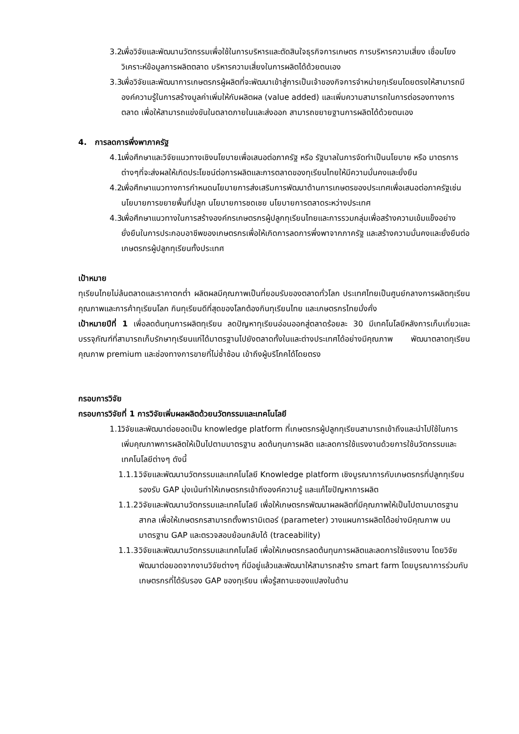3.2.
เพื่อวิจัยและพัฒนานวัตกรรมเพื่อใช้ในการบริหารและตัดสินใจธุรกิจการเกษตร การบริหารความเสี่ยง เชื่อมโยงวิเคราะห์ข้อมูลการผลิตตลาด บริหารความเสี่ยงในการผลิตได้ด้วยตนเอง
3.3.
เพื่อวิจัยและพัฒนาการเกษตรกรผู้ผลิตที่จะพัฒนาเข้าสู่การเป็นเจ้าของกิจการจำหน่ายทุเรียนโดยตรงให้สามารถมีองค์ความรู้ในการสร้างมูลค่าเพิ่มให้กับผลิตผล (value added) และเพิ่มความสามารถในการต่อรองทางการตลาด เพื่อให้สามารถแข่งขันในตลาดภายในและส่งออก สามารถขยายฐานการผลิตได้ด้วยตนเอง
4. การลดการพึ่งพาภาครัฐ
4.1.
เพื่อศึกษาและวิจัยแนวทางเชิงนโยบายเพื่อเสนอต่อภาครัฐ หรือ รัฐบาลในการจัดทำเป็นนโยบาย หรือ มาตรการต่างๆที่จะส่งผลให้เกิดประโยชน์ต่อการผลิตและการตลาดของทุเรียนไทยให้มีความมั่นคงและยั่งยืน
4.2.
เพื่อศึกษาแนวทางการกำหนดนโยบายการส่งเสริมการพัฒนาด้านการเกษตรของประเทศเพื่อเสนอต่อภาครัฐเช่น นโยบายการขยายพื้นที่ปลูก นโยบายการชดเชย นโยบายการตลาดระหว่างประเทศ
4.3.
เพื่อศึกษาแนวทางในการสร้างองค์กรเกษตรกรผู้ปลูกทุเรียนไทยและการรวมกลุ่มเพื่อสร้างความเข้มแข็งอย่างยั่งยืนในการประกอบอาชีพของเกษตรกรเพื่อให้เกิดการลดการพึ่งพาจากภาครัฐ และสร้างความมั่นคงและยั่งยืนต่อเกษตรกรผู้ปลูกทุเรียนทั้งประเทศ
เป้าหมาย
ทุเรียนไทยไม่ล้นตลาดและราคาตกต่ำ ผลิตผลมีคุณภาพเป็นที่ยอมรับของตลาดทั่วโลก ประเทศไทยเป็นศูนย์กลางการผลิตทุเรียนคุณภาพและการค้าทุเรียนโลก กินทุเรียนดีที่สุดของโลกต้องกินทุเรียนไทย และเกษตรกรไทยมั่งคั่ง
เป้าหมายปีที่ 1 เพื่อลดต้นทุนการผลิตทุเรียน ลดปัญหาทุเรียนอ่อนออกสู่ตลาดร้อยละ 30 มีเทคโนโลยีหลังการเก็บเกี่ยวและบรรจุภัณฑ์ที่สามารถเก็บรักษาทุเรียนแก่ได้มาตรฐานไปยังตลาดทั้งในและต่างประเทศได้อย่างมีคุณภาพ พัฒนาตลาดทุเรียนคุณภาพ premium และช่องทางการขายที่ไม่ซ้ำซ้อน เข้าถึงผู้บริโภคได้โดยตรง
กรอบการวิจัย
กรอบการวิจัยที่ 1 การวิจัยเพิ่มผลผลิตด้วยนวัตกรรมและเทคโนโลยี
1.1.
วิจัยและพัฒนาต่อยอดเป็น knowledge platform ที่เกษตรกรผู้ปลูกทุเรียนสามารถเข้าถึงและนำไปใช้ในการเพิ่มคุณภาพการผลิตให้เป็นไปตามมาตรฐาน ลดต้นทุนการผลิต และลดการใช้แรงงานด้วยการใช้นวัตกรรมและเทคโนโลยีต่างๆ ดังนี้
1.1.1.
วิจัยและพัฒนานวัตกรรมและเทคโนโลยี Knowledge platform เชิงบูรณาการกับเกษตรกรที่ปลูกทุเรียนรองรับ GAP มุ่งเน้นทำให้เกษตรกรเข้าถึงองค์ความรู้ และแก้ไขปัญหาการผลิต
1.1.2.
วิจัยและพัฒนานวัตกรรมและเทคโนโลยี เพื่อให้เกษตรกรพัฒนาผลผลิตที่มีคุณภาพให้เป็นไปตามมาตรฐานสากล เพื่อให้เกษตรกรสามารถตั้งพารามิเตอร์ (parameter) วางแผนการผลิตได้อย่างมีคุณภาพ บนมาตรฐาน GAP และตรวจสอบย้อนกลับได้ (traceability)
1.1.3.
วิจัยและพัฒนานวัตกรรมและเทคโนโลยี เพื่อให้เกษตรกรลดต้นทุนการผลิตและลดการใช้แรงงาน โดยวิจัยพัฒนาต่อยอดจากงานวิจัยต่างๆ ที่มีอยู่แล้วและพัฒนาให้สามารถสร้าง smart farm โดยบูรณาการร่วมกับเกษตรกรที่ได้รับรอง GAP ของทุเรียน เพื่อรู้สถานะของแปลงในด้าน